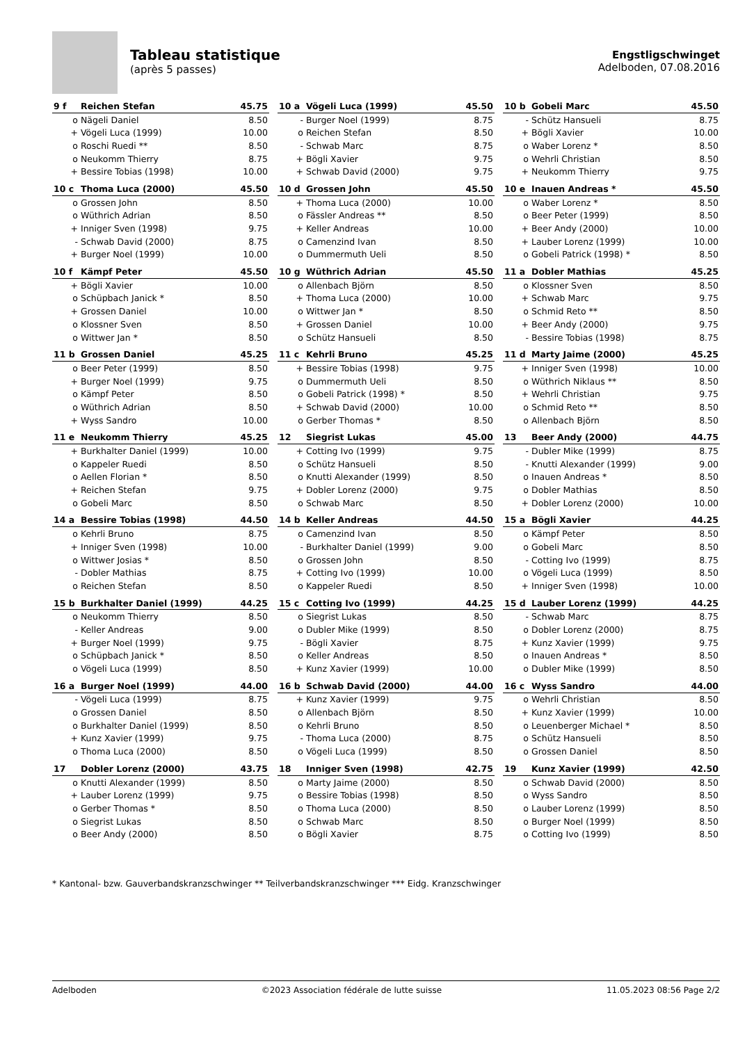Tableau statistique
(après 5 passes)
Engstligschwinget
Adelboden, 07.08.2016
| 9 f | Reichen Stefan | 45.75 |
| --- | --- | --- |
| o | Nägeli Daniel | 8.50 |
| + | Vögeli Luca (1999) | 10.00 |
| o | Roschi Ruedi ** | 8.50 |
| o | Neukomm Thierry | 8.75 |
| + | Bessire Tobias (1998) | 10.00 |
| 10 a | Vögeli Luca (1999) | 45.50 |
| --- | --- | --- |
| - | Burger Noel (1999) | 8.75 |
| o | Reichen Stefan | 8.50 |
| - | Schwab Marc | 8.75 |
| + | Bögli Xavier | 9.75 |
| + | Schwab David (2000) | 9.75 |
| 10 b | Gobeli Marc | 45.50 |
| --- | --- | --- |
| - | Schütz Hansueli | 8.75 |
| + | Bögli Xavier | 10.00 |
| o | Waber Lorenz * | 8.50 |
| o | Wehrli Christian | 8.50 |
| + | Neukomm Thierry | 9.75 |
| 10 c | Thoma Luca (2000) | 45.50 |
| --- | --- | --- |
| o | Grossen John | 8.50 |
| o | Wüthrich Adrian | 8.50 |
| + | Inniger Sven (1998) | 9.75 |
| - | Schwab David (2000) | 8.75 |
| + | Burger Noel (1999) | 10.00 |
| 10 d | Grossen John | 45.50 |
| --- | --- | --- |
| + | Thoma Luca (2000) | 10.00 |
| o | Fässler Andreas ** | 8.50 |
| + | Keller Andreas | 10.00 |
| o | Camenzind Ivan | 8.50 |
| o | Dummermuth Ueli | 8.50 |
| 10 e | Inauen Andreas * | 45.50 |
| --- | --- | --- |
| o | Waber Lorenz * | 8.50 |
| o | Beer Peter (1999) | 8.50 |
| + | Beer Andy (2000) | 10.00 |
| + | Lauber Lorenz (1999) | 10.00 |
| o | Gobeli Patrick (1998) * | 8.50 |
| 10 f | Kämpf Peter | 45.50 |
| --- | --- | --- |
| + | Bögli Xavier | 10.00 |
| o | Schüpbach Janick * | 8.50 |
| + | Grossen Daniel | 10.00 |
| o | Klossner Sven | 8.50 |
| o | Wittwer Jan * | 8.50 |
| 10 g | Wüthrich Adrian | 45.50 |
| --- | --- | --- |
| o | Allenbach Björn | 8.50 |
| + | Thoma Luca (2000) | 10.00 |
| o | Wittwer Jan * | 8.50 |
| + | Grossen Daniel | 10.00 |
| o | Schütz Hansueli | 8.50 |
| 11 a | Dobler Mathias | 45.25 |
| --- | --- | --- |
| o | Klossner Sven | 8.50 |
| + | Schwab Marc | 9.75 |
| o | Schmid Reto ** | 8.50 |
| + | Beer Andy (2000) | 9.75 |
| - | Bessire Tobias (1998) | 8.75 |
| 11 b | Grossen Daniel | 45.25 |
| --- | --- | --- |
| o | Beer Peter (1999) | 8.50 |
| + | Burger Noel (1999) | 9.75 |
| o | Kämpf Peter | 8.50 |
| o | Wüthrich Adrian | 8.50 |
| + | Wyss Sandro | 10.00 |
| 11 c | Kehrli Bruno | 45.25 |
| --- | --- | --- |
| + | Bessire Tobias (1998) | 9.75 |
| o | Dummermuth Ueli | 8.50 |
| o | Gobeli Patrick (1998) * | 8.50 |
| + | Schwab David (2000) | 10.00 |
| o | Gerber Thomas * | 8.50 |
| 11 d | Marty Jaime (2000) | 45.25 |
| --- | --- | --- |
| + | Inniger Sven (1998) | 10.00 |
| o | Wüthrich Niklaus ** | 8.50 |
| + | Wehrli Christian | 9.75 |
| o | Schmid Reto ** | 8.50 |
| o | Allenbach Björn | 8.50 |
| 11 e | Neukomm Thierry | 45.25 |
| --- | --- | --- |
| + | Burkhalter Daniel (1999) | 10.00 |
| o | Kappeler Ruedi | 8.50 |
| o | Aellen Florian * | 8.50 |
| + | Reichen Stefan | 9.75 |
| o | Gobeli Marc | 8.50 |
| 12 | Siegrist Lukas | 45.00 |
| --- | --- | --- |
| + | Cotting Ivo (1999) | 9.75 |
| o | Schütz Hansueli | 8.50 |
| o | Knutti Alexander (1999) | 8.50 |
| + | Dobler Lorenz (2000) | 9.75 |
| o | Schwab Marc | 8.50 |
| 13 | Beer Andy (2000) | 44.75 |
| --- | --- | --- |
| - | Dubler Mike (1999) | 8.75 |
| - | Knutti Alexander (1999) | 9.00 |
| o | Inauen Andreas * | 8.50 |
| o | Dobler Mathias | 8.50 |
| + | Dobler Lorenz (2000) | 10.00 |
| 14 a | Bessire Tobias (1998) | 44.50 |
| --- | --- | --- |
| o | Kehrli Bruno | 8.75 |
| + | Inniger Sven (1998) | 10.00 |
| o | Wittwer Josias * | 8.50 |
| - | Dobler Mathias | 8.75 |
| o | Reichen Stefan | 8.50 |
| 14 b | Keller Andreas | 44.50 |
| --- | --- | --- |
| o | Camenzind Ivan | 8.50 |
| - | Burkhalter Daniel (1999) | 9.00 |
| o | Grossen John | 8.50 |
| + | Cotting Ivo (1999) | 10.00 |
| o | Kappeler Ruedi | 8.50 |
| 15 a | Bögli Xavier | 44.25 |
| --- | --- | --- |
| o | Kämpf Peter | 8.50 |
| o | Gobeli Marc | 8.50 |
| - | Cotting Ivo (1999) | 8.75 |
| o | Vögeli Luca (1999) | 8.50 |
| + | Inniger Sven (1998) | 10.00 |
| 15 b | Burkhalter Daniel (1999) | 44.25 |
| --- | --- | --- |
| o | Neukomm Thierry | 8.50 |
| - | Keller Andreas | 9.00 |
| + | Burger Noel (1999) | 9.75 |
| o | Schüpbach Janick * | 8.50 |
| o | Vögeli Luca (1999) | 8.50 |
| 15 c | Cotting Ivo (1999) | 44.25 |
| --- | --- | --- |
| o | Siegrist Lukas | 8.50 |
| o | Dubler Mike (1999) | 8.50 |
| - | Bögli Xavier | 8.75 |
| o | Keller Andreas | 8.50 |
| + | Kunz Xavier (1999) | 10.00 |
| 15 d | Lauber Lorenz (1999) | 44.25 |
| --- | --- | --- |
| - | Schwab Marc | 8.75 |
| o | Dobler Lorenz (2000) | 8.75 |
| + | Kunz Xavier (1999) | 9.75 |
| o | Inauen Andreas * | 8.50 |
| o | Dubler Mike (1999) | 8.50 |
| 16 a | Burger Noel (1999) | 44.00 |
| --- | --- | --- |
| - | Vögeli Luca (1999) | 8.75 |
| o | Grossen Daniel | 8.50 |
| o | Burkhalter Daniel (1999) | 8.50 |
| + | Kunz Xavier (1999) | 9.75 |
| o | Thoma Luca (2000) | 8.50 |
| 16 b | Schwab David (2000) | 44.00 |
| --- | --- | --- |
| + | Kunz Xavier (1999) | 9.75 |
| o | Allenbach Björn | 8.50 |
| o | Kehrli Bruno | 8.50 |
| - | Thoma Luca (2000) | 8.75 |
| o | Vögeli Luca (1999) | 8.50 |
| 16 c | Wyss Sandro | 44.00 |
| --- | --- | --- |
| o | Wehrli Christian | 8.50 |
| + | Kunz Xavier (1999) | 10.00 |
| o | Leuenberger Michael * | 8.50 |
| o | Schütz Hansueli | 8.50 |
| o | Grossen Daniel | 8.50 |
| 17 | Dobler Lorenz (2000) | 43.75 |
| --- | --- | --- |
| o | Knutti Alexander (1999) | 8.50 |
| + | Lauber Lorenz (1999) | 9.75 |
| o | Gerber Thomas * | 8.50 |
| o | Siegrist Lukas | 8.50 |
| o | Beer Andy (2000) | 8.50 |
| 18 | Inniger Sven (1998) | 42.75 |
| --- | --- | --- |
| o | Marty Jaime (2000) | 8.50 |
| o | Bessire Tobias (1998) | 8.50 |
| o | Thoma Luca (2000) | 8.50 |
| o | Schwab Marc | 8.50 |
| o | Bögli Xavier | 8.75 |
| 19 | Kunz Xavier (1999) | 42.50 |
| --- | --- | --- |
| o | Schwab David (2000) | 8.50 |
| o | Wyss Sandro | 8.50 |
| o | Lauber Lorenz (1999) | 8.50 |
| o | Burger Noel (1999) | 8.50 |
| o | Cotting Ivo (1999) | 8.50 |
* Kantonal- bzw. Gauverbandskranzschwinger ** Teilverbandskranzschwinger *** Eidg. Kranzschwinger
Adelboden ©2023 Association fédérale de lutte suisse 11.05.2023 08:56 Page 2/2